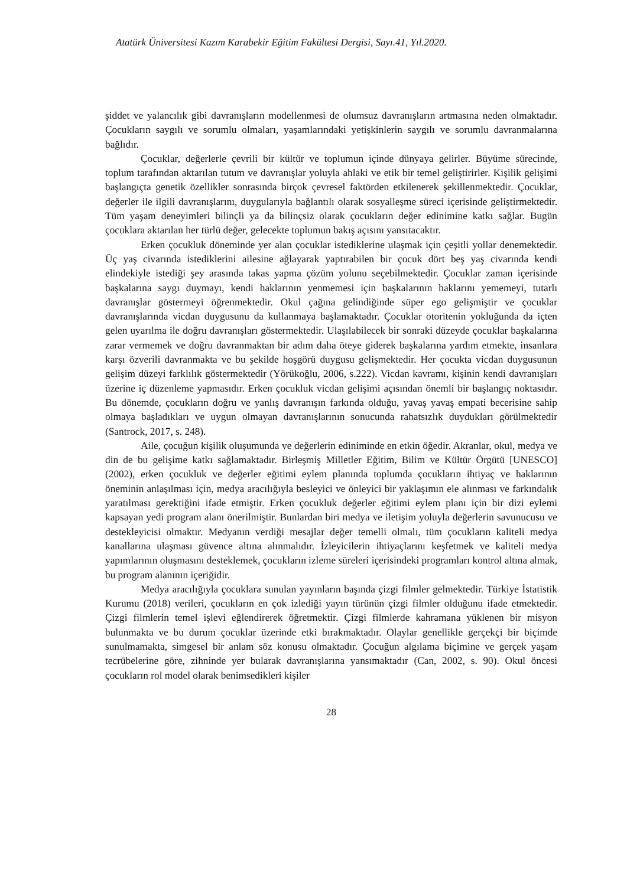Atatürk Üniversitesi Kazım Karabekir Eğitim Fakültesi Dergisi, Sayı.41, Yıl.2020.
şiddet ve yalancılık gibi davranışların modellenmesi de olumsuz davranışların artmasına neden olmaktadır. Çocukların saygılı ve sorumlu olmaları, yaşamlarındaki yetişkinlerin saygılı ve sorumlu davranmalarına bağlıdır.
Çocuklar, değerlerle çevrili bir kültür ve toplumun içinde dünyaya gelirler. Büyüme sürecinde, toplum tarafından aktarılan tutum ve davranışlar yoluyla ahlaki ve etik bir temel geliştirirler. Kişilik gelişimi başlangıçta genetik özellikler sonrasında birçok çevresel faktörden etkilenerek şekillenmektedir. Çocuklar, değerler ile ilgili davranışlarını, duygularıyla bağlantılı olarak sosyalleşme süreci içerisinde geliştirmektedir. Tüm yaşam deneyimleri bilinçli ya da bilinçsiz olarak çocukların değer edinimine katkı sağlar. Bugün çocuklara aktarılan her türlü değer, gelecekte toplumun bakış açısını yansıtacaktır.
Erken çocukluk döneminde yer alan çocuklar istediklerine ulaşmak için çeşitli yollar denemektedir. Üç yaş civarında istediklerini ailesine ağlayarak yaptırabilen bir çocuk dört beş yaş civarında kendi elindekiyle istediği şey arasında takas yapma çözüm yolunu seçebilmektedir. Çocuklar zaman içerisinde başkalarına saygı duymayı, kendi haklarının yenmemesi için başkalarının haklarını yememeyi, tutarlı davranışlar göstermeyi öğrenmektedir. Okul çağına gelindiğinde süper ego gelişmiştir ve çocuklar davranışlarında vicdan duygusunu da kullanmaya başlamaktadır. Çocuklar otoritenin yokluğunda da içten gelen uyarılma ile doğru davranışları göstermektedir. Ulaşılabilecek bir sonraki düzeyde çocuklar başkalarına zarar vermemek ve doğru davranmaktan bir adım daha öteye giderek başkalarına yardım etmekte, insanlara karşı özverili davranmakta ve bu şekilde hoşgörü duygusu gelişmektedir. Her çocukta vicdan duygusunun gelişim düzeyi farklılık göstermektedir (Yörükoğlu, 2006, s.222). Vicdan kavramı, kişinin kendi davranışları üzerine iç düzenleme yapmasıdır. Erken çocukluk vicdan gelişimi açısından önemli bir başlangıç noktasıdır. Bu dönemde, çocukların doğru ve yanlış davranışın farkında olduğu, yavaş yavaş empati becerisine sahip olmaya başladıkları ve uygun olmayan davranışlarının sonucunda rahatsızlık duydukları görülmektedir (Santrock, 2017, s. 248).
Aile, çocuğun kişilik oluşumunda ve değerlerin ediniminde en etkin öğedir. Akranlar, okul, medya ve din de bu gelişime katkı sağlamaktadır. Birleşmiş Milletler Eğitim, Bilim ve Kültür Örgütü [UNESCO] (2002), erken çocukluk ve değerler eğitimi eylem planında toplumda çocukların ihtiyaç ve haklarının öneminin anlaşılması için, medya aracılığıyla besleyici ve önleyici bir yaklaşımın ele alınması ve farkındalık yaratılması gerektiğini ifade etmiştir. Erken çocukluk değerler eğitimi eylem planı için bir dizi eylemi kapsayan yedi program alanı önerilmiştir. Bunlardan biri medya ve iletişim yoluyla değerlerin savunucusu ve destekleyicisi olmaktır. Medyanın verdiği mesajlar değer temelli olmalı, tüm çocukların kaliteli medya kanallarına ulaşması güvence altına alınmalıdır. İzleyicilerin ihtiyaçlarını keşfetmek ve kaliteli medya yapımlarının oluşmasını desteklemek, çocukların izleme süreleri içerisindeki programları kontrol altına almak, bu program alanının içeriğidir.
Medya aracılığıyla çocuklara sunulan yayınların başında çizgi filmler gelmektedir. Türkiye İstatistik Kurumu (2018) verileri, çocukların en çok izlediği yayın türünün çizgi filmler olduğunu ifade etmektedir. Çizgi filmlerin temel işlevi eğlendirerek öğretmektir. Çizgi filmlerde kahramana yüklenen bir misyon bulunmakta ve bu durum çocuklar üzerinde etki bırakmaktadır. Olaylar genellikle gerçekçi bir biçimde sunulmamakta, simgesel bir anlam söz konusu olmaktadır. Çocuğun algılama biçimine ve gerçek yaşam tecrübelerine göre, zihninde yer bularak davranışlarına yansımaktadır (Can, 2002, s. 90). Okul öncesi çocukların rol model olarak benimsedikleri kişiler
28